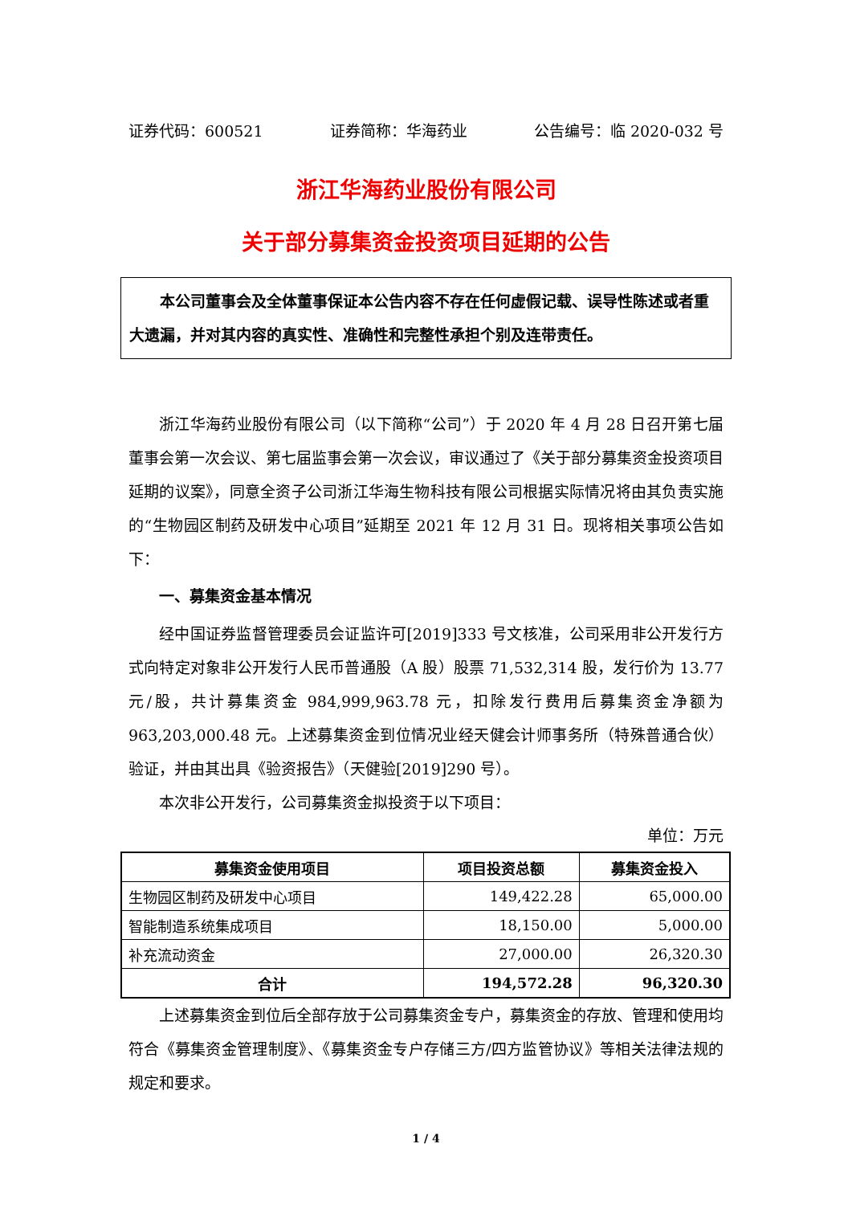证券代码：600521 证券简称：华海药业 公告编号：临 2020-032 号
浙江华海药业股份有限公司
关于部分募集资金投资项目延期的公告
本公司董事会及全体董事保证本公告内容不存在任何虚假记载、误导性陈述或者重大遗漏，并对其内容的真实性、准确性和完整性承担个别及连带责任。
浙江华海药业股份有限公司（以下简称“公司”）于 2020 年 4 月 28 日召开第七届董事会第一次会议、第七届监事会第一次会议，审议通过了《关于部分募集资金投资项目延期的议案》，同意全资子公司浙江华海生物科技有限公司根据实际情况将由其负责实施的“生物园区制药及研发中心项目”延期至 2021 年 12 月 31 日。现将相关事项公告如下：
一、募集资金基本情况
经中国证券监督管理委员会证监许可[2019]333 号文核准，公司采用非公开发行方式向特定对象非公开发行人民币普通股（A 股）股票 71,532,314 股，发行价为 13.77 元/股，共计募集资金 984,999,963.78 元，扣除发行费用后募集资金净额为 963,203,000.48 元。上述募集资金到位情况业经天健会计师事务所（特殊普通合伙）验证，并由其出具《验资报告》（天健验[2019]290 号）。
本次非公开发行，公司募集资金拟投资于以下项目：
单位：万元
| 募集资金使用项目 | 项目投资总额 | 募集资金投入 |
| --- | --- | --- |
| 生物园区制药及研发中心项目 | 149,422.28 | 65,000.00 |
| 智能制造系统集成项目 | 18,150.00 | 5,000.00 |
| 补充流动资金 | 27,000.00 | 26,320.30 |
| 合计 | 194,572.28 | 96,320.30 |
上述募集资金到位后全部存放于公司募集资金专户，募集资金的存放、管理和使用均符合《募集资金管理制度》、《募集资金专户存储三方/四方监管协议》等相关法律法规的规定和要求。
1 / 4